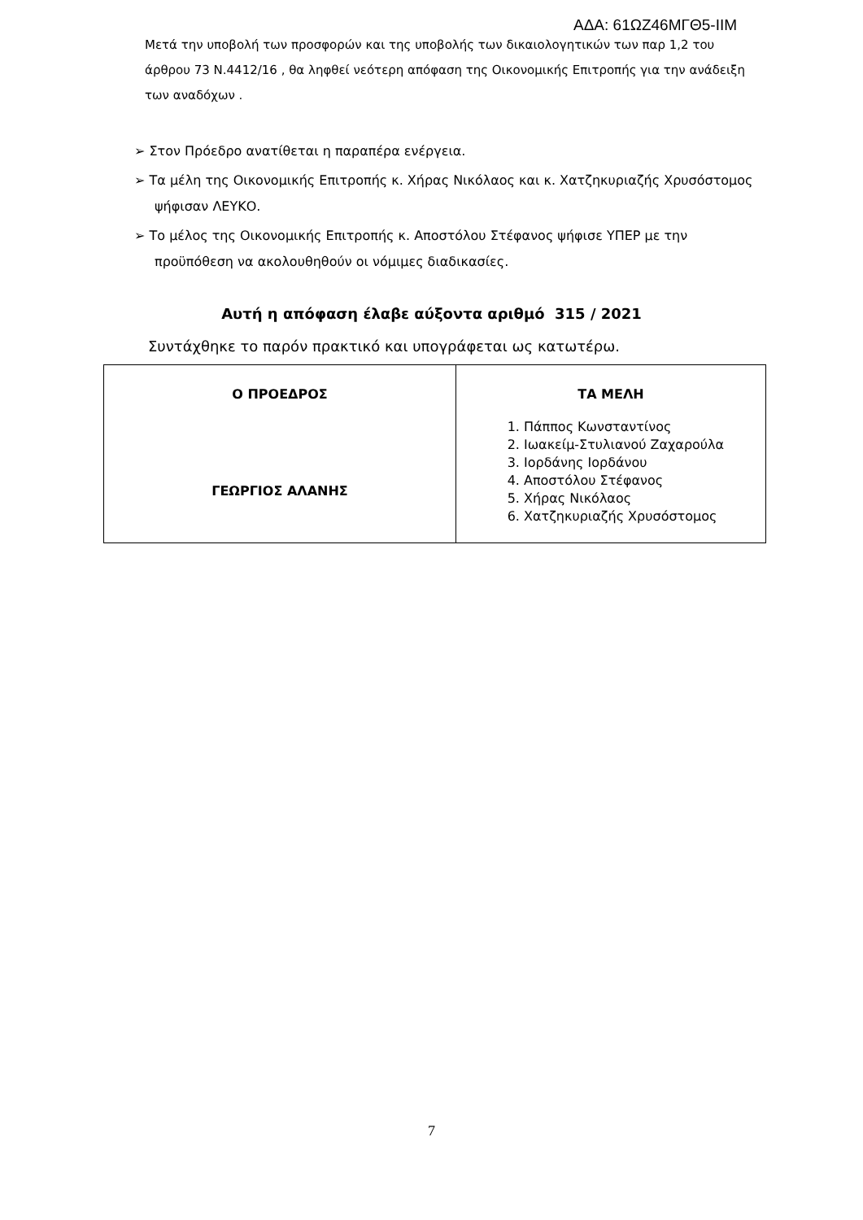ΑΔΑ: 61ΩΖ46ΜΓΘ5-ΙΙΜ
Μετά την υποβολή των προσφορών και της υποβολής των δικαιολογητικών των παρ 1,2 του άρθρου 73 Ν.4412/16 , θα ληφθεί νεότερη απόφαση της Οικονομικής Επιτροπής για την ανάδειξη των αναδόχων .
➢ Στον Πρόεδρο ανατίθεται η παραπέρα ενέργεια.
➢ Τα μέλη της Οικονομικής Επιτροπής κ. Χήρας Νικόλαος και κ. Χατζηκυριαζής Χρυσόστομος ψήφισαν ΛΕΥΚΟ.
➢ Το μέλος της Οικονομικής Επιτροπής κ. Αποστόλου Στέφανος ψήφισε ΥΠΕΡ με την προϋπόθεση να ακολουθηθούν οι νόμιμες διαδικασίες.
Αυτή η απόφαση έλαβε αύξοντα αριθμό 315 / 2021
Συντάχθηκε το παρόν πρακτικό και υπογράφεται ως κατωτέρω.
| Ο ΠΡΟΕΔΡΟΣ ΓΕΩΡΓΙΟΣ ΑΛΑΝΗΣ | ΤΑ ΜΕΛΗ 1. Πάππος Κωνσταντίνος 2. Ιωακείμ-Στυλιανού Ζαχαρούλα 3. Ιορδάνης Ιορδάνου 4. Αποστόλου Στέφανος 5. Χήρας Νικόλαος 6. Χατζηκυριαζής Χρυσόστομος |
7